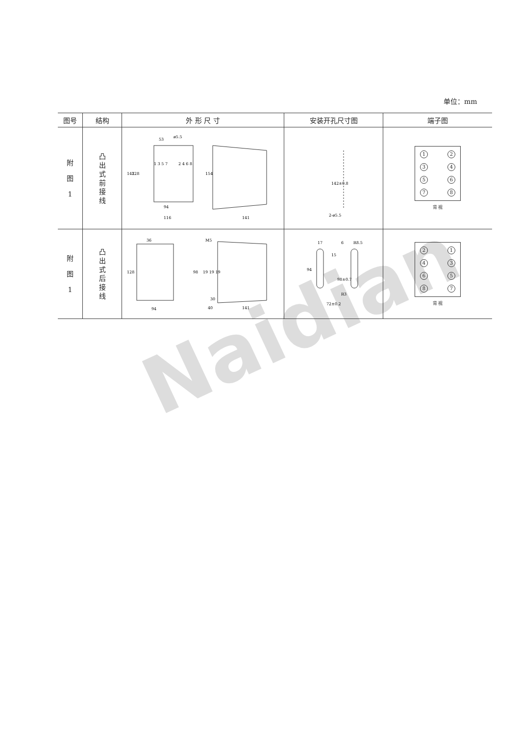Naidian
单位：mm
| 图号 | 结构 | 外 形 尺 寸 | 安装开孔尺寸图 | 端子图 |
| --- | --- | --- | --- | --- |
| 附 图 1 | 凸 出 式 前 接 线 | 53 ø5.5 94 116 141 142 128 154 1 3 5 7 2 4 6 8 | 142±0.8 2-ø5.5 | 1 2 3 4 5 6 7 8 背 视 |
| 附 图 1 | 凸 出 式 后 接 线 | 36 128 94 M5 98 19 19 19 30 40 141 | 17 6 R8.5 94 15 98±0.7 R3 72±0.2 | 2 1 4 3 6 5 8 7 背 视 |